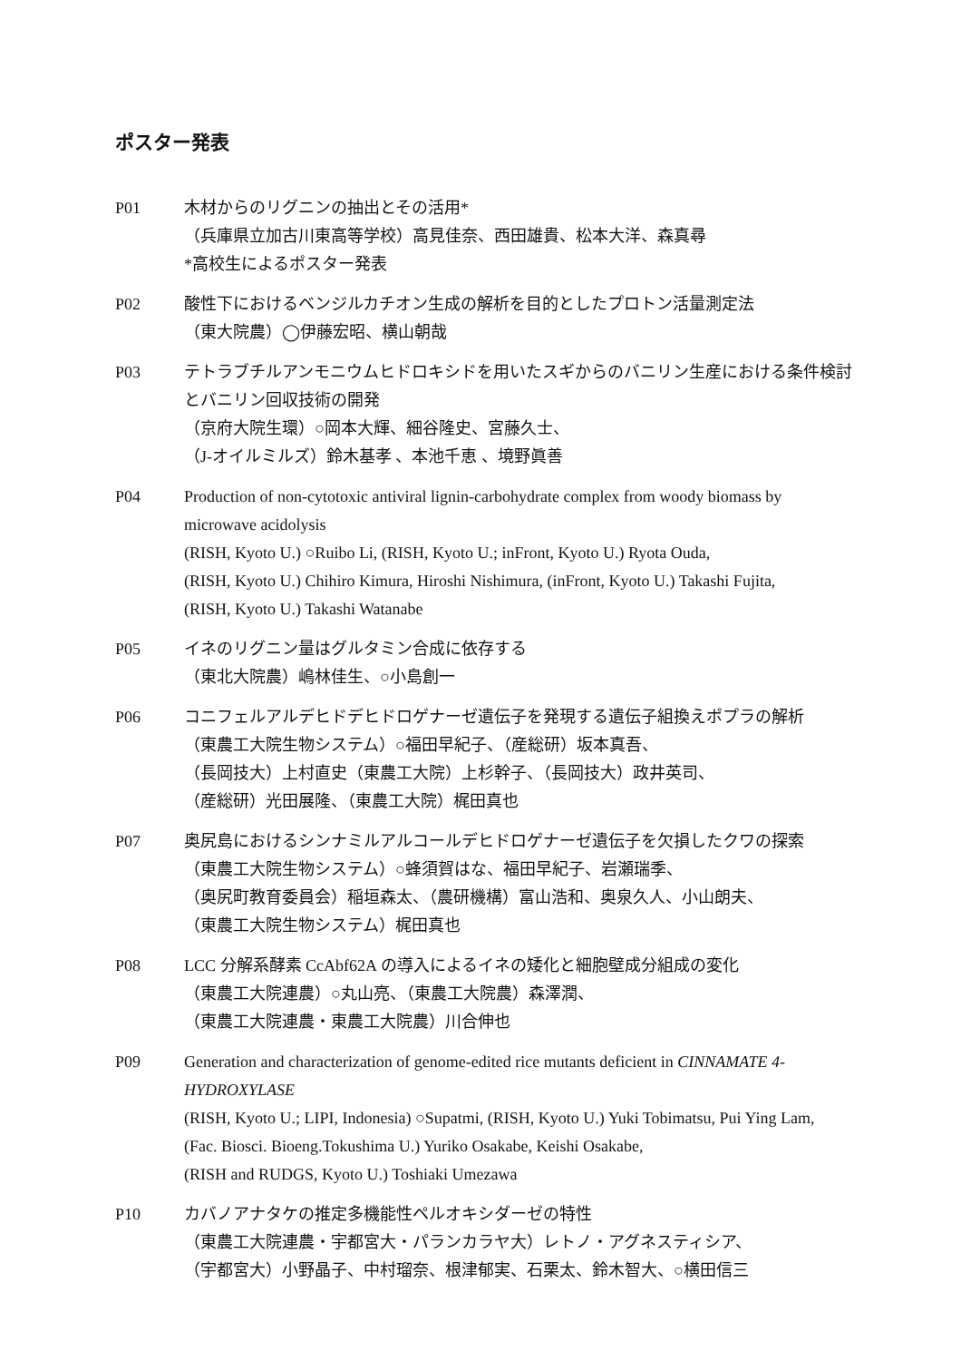ポスター発表
P01 木材からのリグニンの抽出とその活用*
（兵庫県立加古川東高等学校）高見佳奈、西田雄貴、松本大洋、森真尋
*高校生によるポスター発表
P02 酸性下におけるベンジルカチオン生成の解析を目的としたプロトン活量測定法
（東大院農）◯伊藤宏昭、横山朝哉
P03 テトラブチルアンモニウムヒドロキシドを用いたスギからのバニリン生産における条件検討とバニリン回収技術の開発
（京府大院生環）○岡本大輝、細谷隆史、宮藤久士、
（J-オイルミルズ）鈴木基孝 、本池千恵 、境野眞善
P04 Production of non-cytotoxic antiviral lignin-carbohydrate complex from woody biomass by microwave acidolysis
(RISH, Kyoto U.) ○Ruibo Li, (RISH, Kyoto U.; inFront, Kyoto U.) Ryota Ouda,
(RISH, Kyoto U.) Chihiro Kimura, Hiroshi Nishimura, (inFront, Kyoto U.) Takashi Fujita,
(RISH, Kyoto U.) Takashi Watanabe
P05 イネのリグニン量はグルタミン合成に依存する
（東北大院農）嶋林佳生、○小島創一
P06 コニフェルアルデヒドデヒドロゲナーゼ遺伝子を発現する遺伝子組換えポプラの解析
（東農工大院生物システム）○福田早紀子、（産総研）坂本真吾、
（長岡技大）上村直史（東農工大院）上杉幹子、（長岡技大）政井英司、
（産総研）光田展隆、（東農工大院）梶田真也
P07 奥尻島におけるシンナミルアルコールデヒドロゲナーゼ遺伝子を欠損したクワの探索
（東農工大院生物システム）○蜂須賀はな、福田早紀子、岩瀬瑞季、
（奥尻町教育委員会）稲垣森太、（農研機構）富山浩和、奥泉久人、小山朗夫、
（東農工大院生物システム）梶田真也
P08 LCC 分解系酵素 CcAbf62A の導入によるイネの矮化と細胞壁成分組成の変化
（東農工大院連農）○丸山亮、（東農工大院農）森澤潤、
（東農工大院連農・東農工大院農）川合伸也
P09 Generation and characterization of genome-edited rice mutants deficient in CINNAMATE 4-HYDROXYLASE
(RISH, Kyoto U.; LIPI, Indonesia) ○Supatmi, (RISH, Kyoto U.) Yuki Tobimatsu, Pui Ying Lam,
(Fac. Biosci. Bioeng.Tokushima U.) Yuriko Osakabe, Keishi Osakabe,
(RISH and RUDGS, Kyoto U.) Toshiaki Umezawa
P10 カバノアナタケの推定多機能性ペルオキシダーゼの特性
（東農工大院連農・宇都宮大・パランカラヤ大）レトノ・アグネスティシア、
（宇都宮大）小野晶子、中村瑠奈、根津郁実、石栗太、鈴木智大、○横田信三